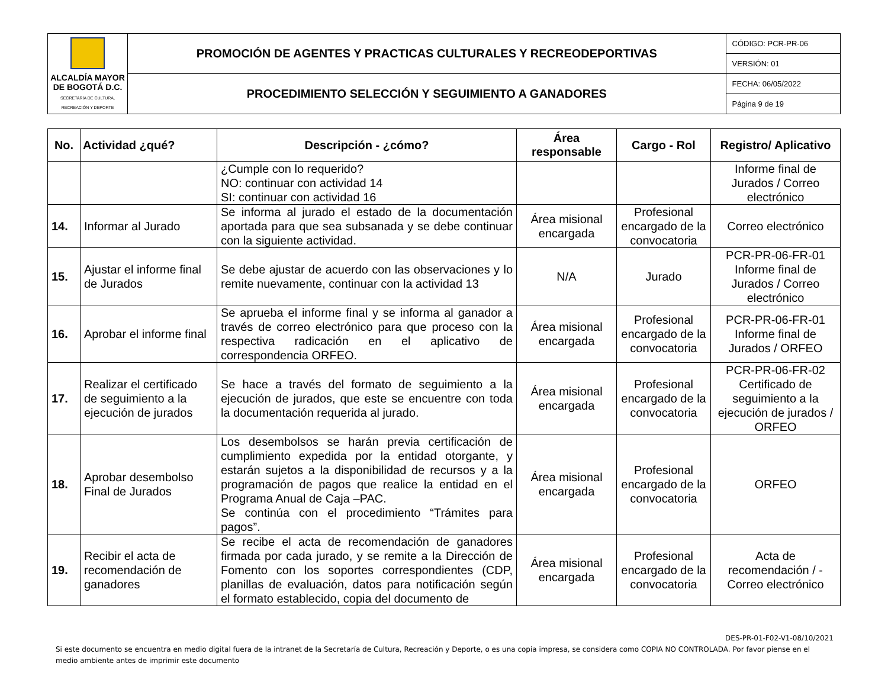| ALCALDÍA MAYOR DE BOGOTÁ D.C. SECRETARÍA DE CULTURA, RECREACIÓN Y DEPORTE | PROMOCIÓN DE AGENTES Y PRACTICAS CULTURALES Y RECREODEPORTIVAS | CÓDIGO: PCR-PR-06 |
| | | VERSIÓN: 01 |
| | PROCEDIMIENTO SELECCIÓN Y SEGUIMIENTO A GANADORES | FECHA: 06/05/2022 |
| | | Página 9 de 19 |
| No. | Actividad ¿qué? | Descripción - ¿cómo? | Área responsable | Cargo - Rol | Registro/ Aplicativo |
| --- | --- | --- | --- | --- | --- |
| | | ¿Cumple con lo requerido? NO: continuar con actividad 14 SI: continuar con actividad 16 | | | Informe final de Jurados / Correo electrónico |
| 14. | Informar al Jurado | Se informa al jurado el estado de la documentación aportada para que sea subsanada y se debe continuar con la siguiente actividad. | Área misional encargada | Profesional encargado de la convocatoria | Correo electrónico |
| 15. | Ajustar el informe final de Jurados | Se debe ajustar de acuerdo con las observaciones y lo remite nuevamente, continuar con la actividad 13 | N/A | Jurado | PCR-PR-06-FR-01 Informe final de Jurados / Correo electrónico |
| 16. | Aprobar el informe final | Se aprueba el informe final y se informa al ganador a través de correo electrónico para que proceso con la respectiva radicación en el aplicativo de correspondencia ORFEO. | Área misional encargada | Profesional encargado de la convocatoria | PCR-PR-06-FR-01 Informe final de Jurados / ORFEO |
| 17. | Realizar el certificado de seguimiento a la ejecución de jurados | Se hace a través del formato de seguimiento a la ejecución de jurados, que este se encuentre con toda la documentación requerida al jurado. | Área misional encargada | Profesional encargado de la convocatoria | PCR-PR-06-FR-02 Certificado de seguimiento a la ejecución de jurados / ORFEO |
| 18. | Aprobar desembolso Final de Jurados | Los desembolsos se harán previa certificación de cumplimiento expedida por la entidad otorgante, y estarán sujetos a la disponibilidad de recursos y a la programación de pagos que realice la entidad en el Programa Anual de Caja –PAC. Se continúa con el procedimiento “Trámites para pagos”. | Área misional encargada | Profesional encargado de la convocatoria | ORFEO |
| 19. | Recibir el acta de recomendación de ganadores | Se recibe el acta de recomendación de ganadores firmada por cada jurado, y se remite a la Dirección de Fomento con los soportes correspondientes (CDP, planillas de evaluación, datos para notificación según el formato establecido, copia del documento de | Área misional encargada | Profesional encargado de la convocatoria | Acta de recomendación / - Correo electrónico |
DES-PR-01-F02-V1-08/10/2021
Si este documento se encuentra en medio digital fuera de la intranet de la Secretaría de Cultura, Recreación y Deporte, o es una copia impresa, se considera como COPIA NO CONTROLADA. Por favor piense en el medio ambiente antes de imprimir este documento